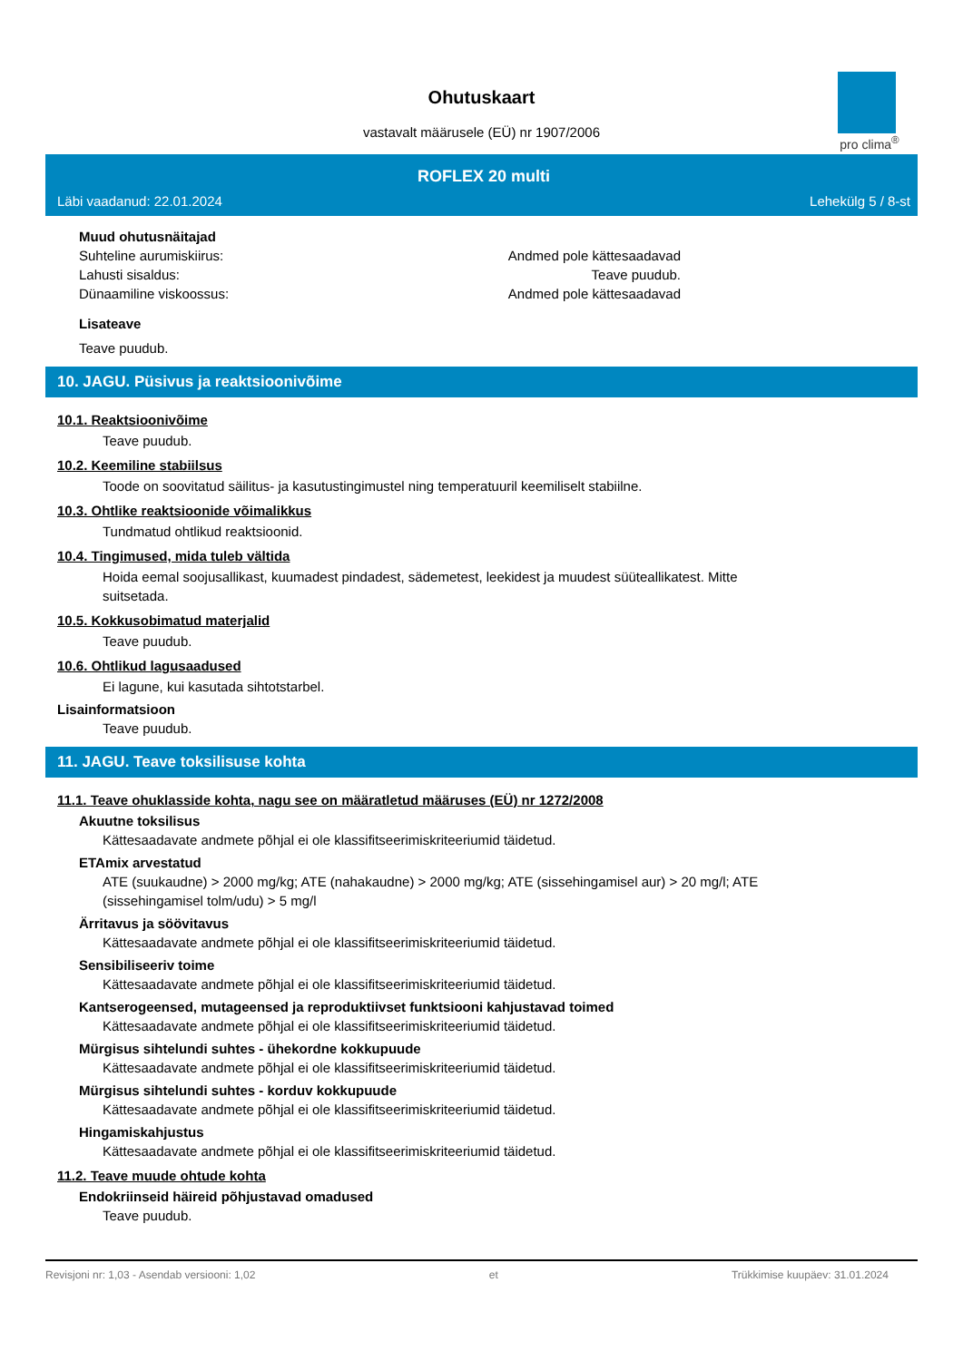Ohutuskaart
vastavalt määrusele (EÜ) nr 1907/2006
pro clima<sup>®</sup>
ROFLEX 20 multi
Läbi vaadanud: 22.01.2024 Lehekülg 5 / 8-st
Muud ohutusnäitajad
Suhteline aurumiskiirus: Andmed pole kättesaadavad
Lahusti sisaldus: Teave puudub.
Dünaamiline viskoossus: Andmed pole kättesaadavad
Lisateave
Teave puudub.
10. JAGU. Püsivus ja reaktsioonivõime
10.1. Reaktsioonivõime
Teave puudub.
10.2. Keemiline stabiilsus
Toode on soovitatud säilitus- ja kasutustingimustel ning temperatuuril keemiliselt stabiilne.
10.3. Ohtlike reaktsioonide võimalikkus
Tundmatud ohtlikud reaktsioonid.
10.4. Tingimused, mida tuleb vältida
Hoida eemal soojusallikast, kuumadest pindadest, sädemetest, leekidest ja muudest süüteallikatest. Mitte
suitsetada.
10.5. Kokkusobimatud materjalid
Teave puudub.
10.6. Ohtlikud lagusaadused
Ei lagune, kui kasutada sihtotstarbel.
Lisainformatsioon
Teave puudub.
11. JAGU. Teave toksilisuse kohta
11.1. Teave ohuklasside kohta, nagu see on määratletud määruses (EÜ) nr 1272/2008
Akuutne toksilisus
Kättesaadavate andmete põhjal ei ole klassifitseerimiskriteeriumid täidetud.
ETAmix arvestatud
ATE (suukaudne) > 2000 mg/kg; ATE (nahakaudne) > 2000 mg/kg; ATE (sissehingamisel aur) > 20 mg/l; ATE
(sissehingamisel tolm/udu) > 5 mg/l
Ärritavus ja söövitavus
Kättesaadavate andmete põhjal ei ole klassifitseerimiskriteeriumid täidetud.
Sensibiliseeriv toime
Kättesaadavate andmete põhjal ei ole klassifitseerimiskriteeriumid täidetud.
Kantserogeensed, mutageensed ja reproduktiivset funktsiooni kahjustavad toimed
Kättesaadavate andmete põhjal ei ole klassifitseerimiskriteeriumid täidetud.
Mürgisus sihtelundi suhtes - ühekordne kokkupuude
Kättesaadavate andmete põhjal ei ole klassifitseerimiskriteeriumid täidetud.
Mürgisus sihtelundi suhtes - korduv kokkupuude
Kättesaadavate andmete põhjal ei ole klassifitseerimiskriteeriumid täidetud.
Hingamiskahjustus
Kättesaadavate andmete põhjal ei ole klassifitseerimiskriteeriumid täidetud.
11.2. Teave muude ohtude kohta
Endokriinseid häireid põhjustavad omadused
Teave puudub.
Revisjoni nr: 1,03 - Asendab versiooni: 1,02 et Trükkimise kuupäev: 31.01.2024